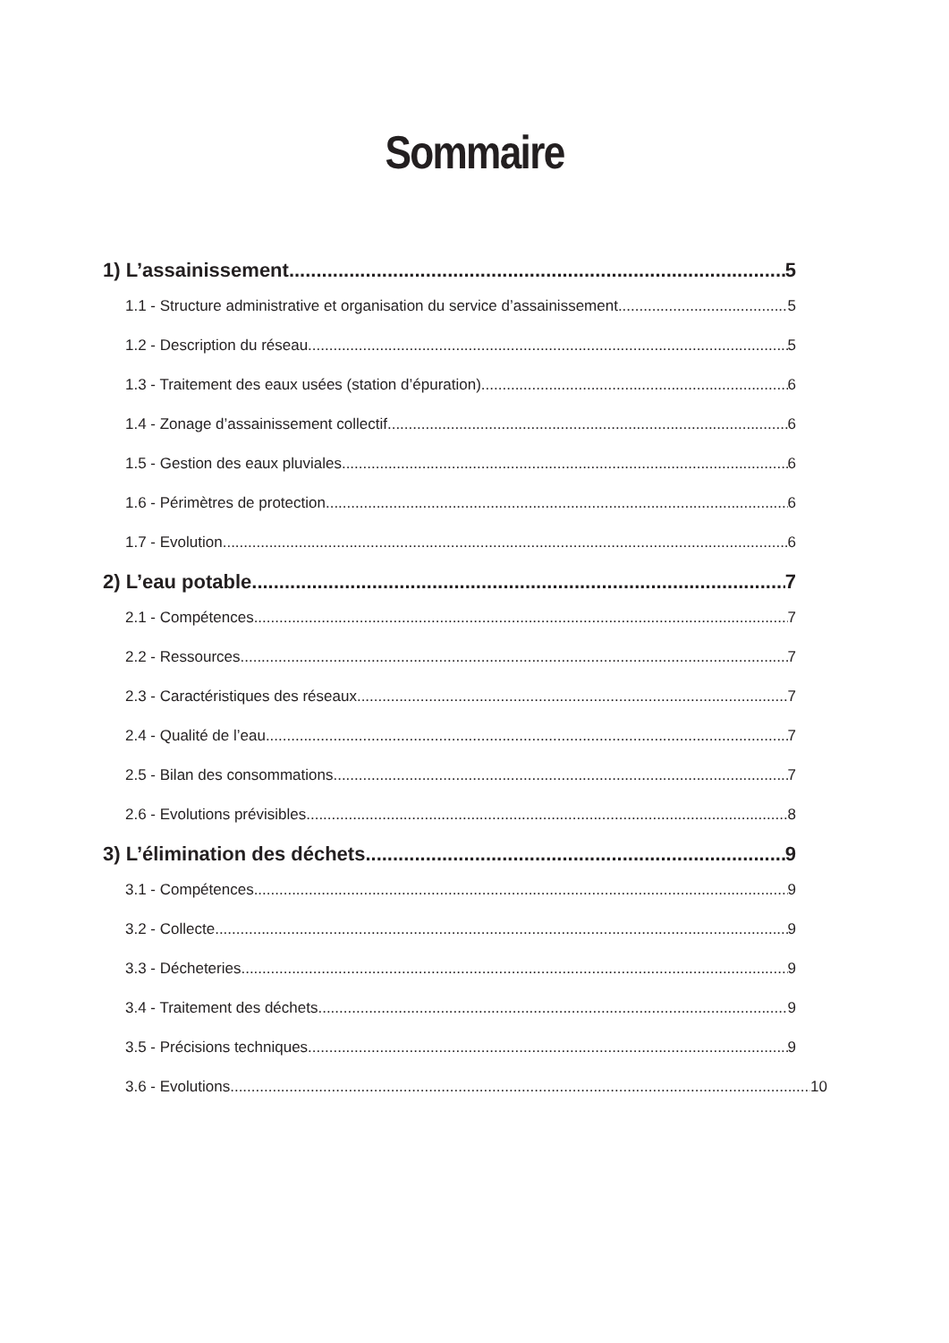Sommaire
1) L’assainissement 5
1.1 - Structure administrative et organisation du service d’assainissement 5
1.2 - Description du réseau 5
1.3 - Traitement des eaux usées (station d’épuration) 6
1.4 - Zonage d’assainissement collectif 6
1.5 - Gestion des eaux pluviales 6
1.6 - Périmètres de protection 6
1.7 - Evolution 6
2) L’eau potable 7
2.1 - Compétences 7
2.2 - Ressources 7
2.3 - Caractéristiques des réseaux 7
2.4 - Qualité de l’eau 7
2.5 - Bilan des consommations 7
2.6 - Evolutions prévisibles 8
3) L’élimination des déchets 9
3.1 - Compétences 9
3.2 - Collecte 9
3.3 - Décheteries 9
3.4 - Traitement des déchets 9
3.5 - Précisions techniques 9
3.6 - Evolutions 10